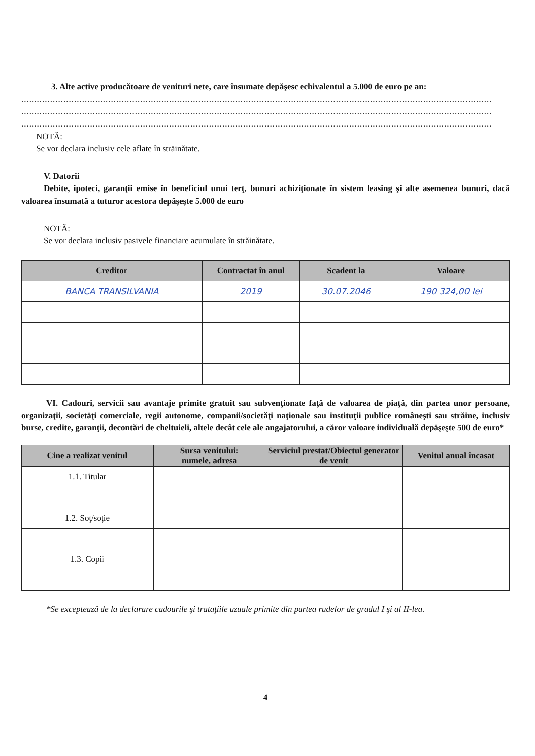3. Alte active producătoare de venituri nete, care însumate depăşesc echivalentul a 5.000 de euro pe an:
..................................................................................................................................................................................
..................................................................................................................................................................................
..................................................................................................................................................................................
NOTĂ:
Se vor declara inclusiv cele aflate în străinătate.
V. Datorii
Debite, ipoteci, garanţii emise în beneficiul unui terţ, bunuri achiziţionate în sistem leasing şi alte asemenea bunuri, dacă valoarea însumată a tuturor acestora depăşeşte 5.000 de euro
NOTĂ:
Se vor declara inclusiv pasivele financiare acumulate în străinătate.
| Creditor | Contractat în anul | Scadent la | Valoare |
| --- | --- | --- | --- |
| BANCA TRANSILVANIA | 2019 | 30.07.2046 | 190 324,00 lei |
VI. Cadouri, servicii sau avantaje primite gratuit sau subvenţionate faţă de valoarea de piaţă, din partea unor persoane, organizaţii, societăţi comerciale, regii autonome, companii/societăţi naţionale sau instituţii publice româneşti sau străine, inclusiv burse, credite, garanţii, decontări de cheltuieli, altele decât cele ale angajatorului, a căror valoare individuală depăşeşte 500 de euro*
| Cine a realizat venitul | Sursa venitului: numele, adresa | Serviciul prestat/Obiectul generator de venit | Venitul anual încasat |
| --- | --- | --- | --- |
| 1.1. Titular | | | |
| 1.2. Soţ/soţie | | | |
| 1.3. Copii | | | |
*Se exceptează de la declarare cadourile şi trataţiile uzuale primite din partea rudelor de gradul I şi al II-lea.
4